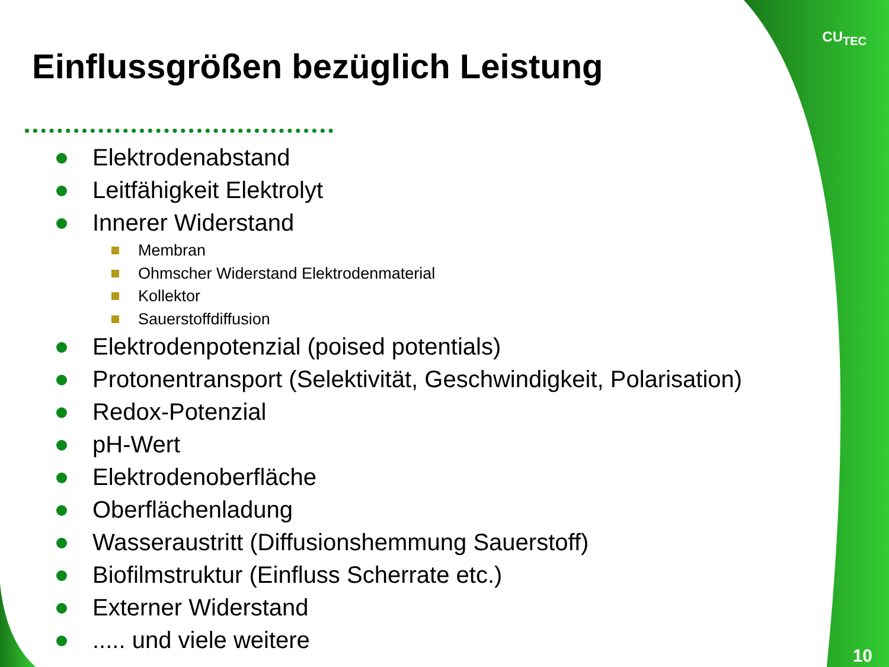CU<sub>TEC</sub>
Einflussgrößen bezüglich Leistung
Elektrodenabstand
Leitfähigkeit Elektrolyt
Innerer Widerstand
Membran
Ohmscher Widerstand Elektrodenmaterial
Kollektor
Sauerstoffdiffusion
Elektrodenpotenzial (poised potentials)
Protonentransport (Selektivität, Geschwindigkeit, Polarisation)
Redox-Potenzial
pH-Wert
Elektrodenoberfläche
Oberflächenladung
Wasseraustritt (Diffusionshemmung Sauerstoff)
Biofilmstruktur (Einfluss Scherrate etc.)
Externer Widerstand
..... und viele weitere
10